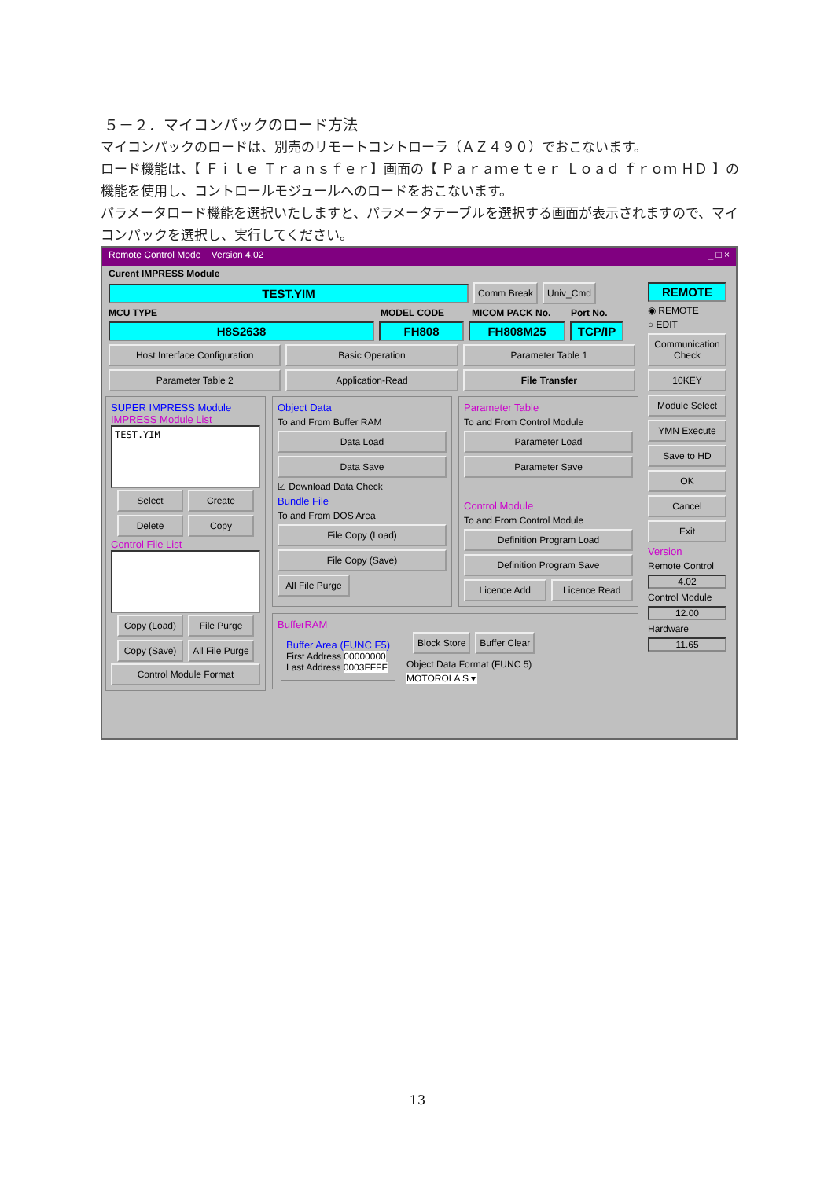５－２．マイコンパックのロード方法
マイコンパックのロードは、別売のリモートコントローラ（ＡＺ４９０）でおこないます。
ロード機能は、【 Ｆｉｌｅ Ｔｒａｎｓｆｅｒ】画面の【 Ｐａｒａｍｅｔｅｒ Ｌｏａｄ ｆｒｏｍ ＨＤ 】の機能を使用し、コントロールモジュールへのロードをおこないます。
パラメータロード機能を選択いたしますと、パラメータテーブルを選択する画面が表示されますので、マイコンパックを選択し、実行してください。
Remote Control Mode Version 4.02 _ □ ×
Curent IMPRESS Module
TEST.YIM
Comm Break Univ_Cmd
MCU TYPE MODEL CODE MICOM PACK No. Port No.
H8S2638 FH808 FH808M25 TCP/IP
Host Interface Configuration Basic Operation Parameter Table 1
Parameter Table 2 Application-Read File Transfer
SUPER IMPRESS Module
IMPRESS Module List
TEST.YIM
Select Create
Delete Copy
Control File List
Copy (Load) File Purge
Copy (Save) All File Purge
Control Module Format
Object Data
To and From Buffer RAM
Data Load
Data Save
☑ Download Data Check
Bundle File
To and From DOS Area
File Copy (Load)
File Copy (Save)
All File Purge
Parameter Table
To and From Control Module
Parameter Load
Parameter Save
Control Module
To and From Control Module
Definition Program Load
Definition Program Save
Licence Add Licence Read
BufferRAM
Buffer Area (FUNC F5)
First Address 00000000
Last Address 0003FFFF
Block Store Buffer Clear
Object Data Format (FUNC 5)
MOTOROLA S ▾
REMOTE
◉ REMOTE
○ EDIT
Communication Check
10KEY
Module Select
YMN Execute
Save to HD
OK
Cancel
Exit
Version
Remote Control
4.02
Control Module
12.00
Hardware
11.65
13